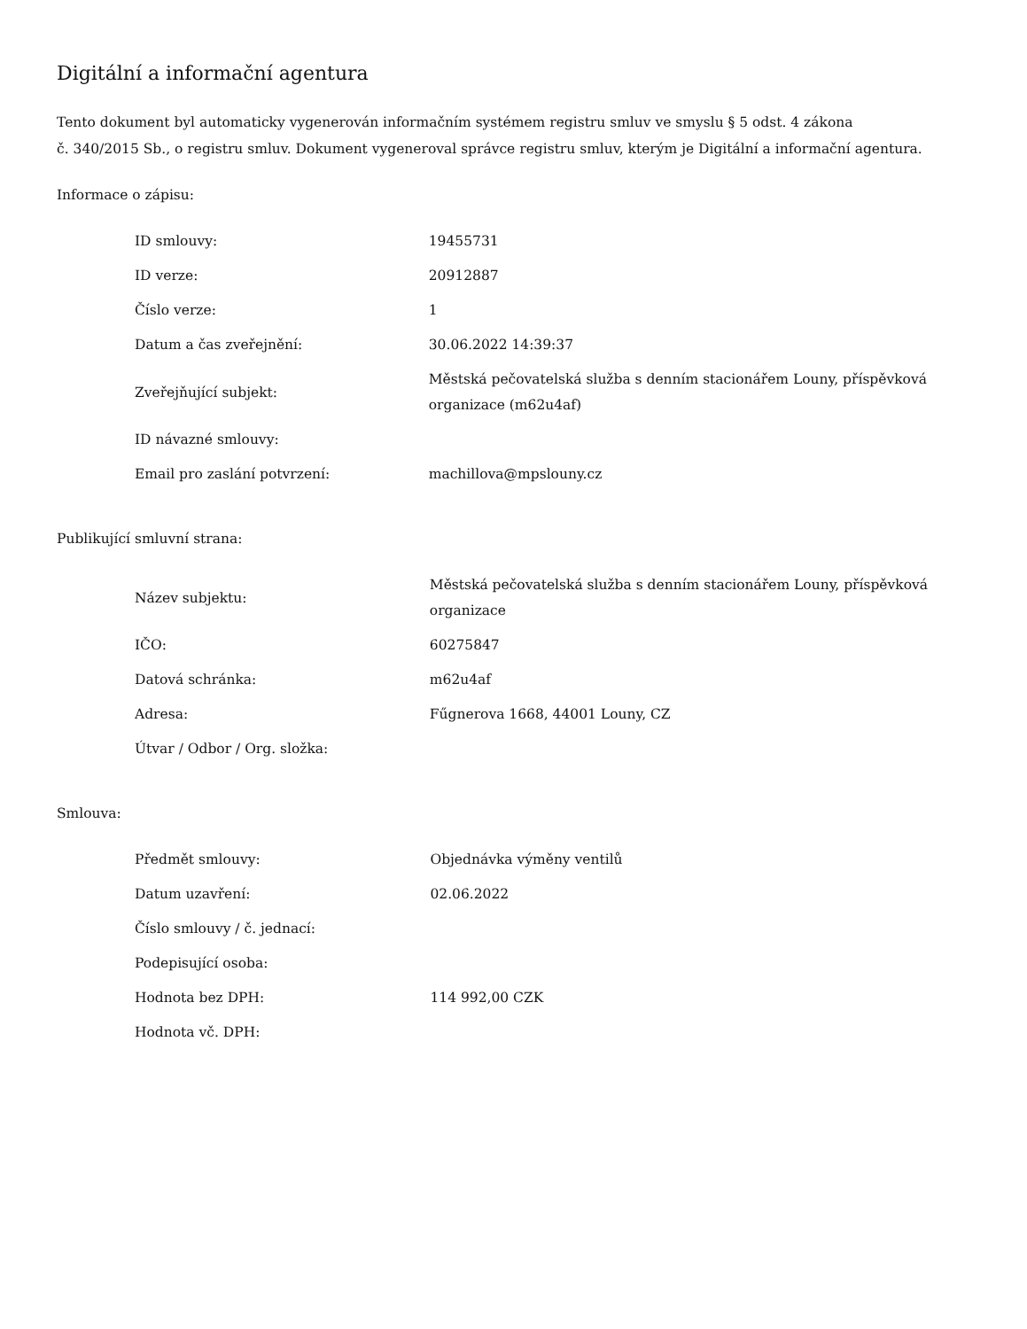Digitální a informační agentura
Tento dokument byl automaticky vygenerován informačním systémem registru smluv ve smyslu § 5 odst. 4 zákona
č. 340/2015 Sb., o registru smluv. Dokument vygeneroval správce registru smluv, kterým je Digitální a informační agentura.
Informace o zápisu:
| ID smlouvy: | 19455731 |
| ID verze: | 20912887 |
| Číslo verze: | 1 |
| Datum a čas zveřejnění: | 30.06.2022 14:39:37 |
| Zveřejňující subjekt: | Městská pečovatelská služba s denním stacionářem Louny, příspěvková organizace (m62u4af) |
| ID návazné smlouvy: | |
| Email pro zaslání potvrzení: | machillova@mpslouny.cz |
Publikující smluvní strana:
| Název subjektu: | Městská pečovatelská služba s denním stacionářem Louny, příspěvková organizace |
| IČO: | 60275847 |
| Datová schránka: | m62u4af |
| Adresa: | Fűgnerova 1668, 44001 Louny, CZ |
| Útvar / Odbor / Org. složka: | |
Smlouva:
| Předmět smlouvy: | Objednávka výměny ventilů |
| Datum uzavření: | 02.06.2022 |
| Číslo smlouvy / č. jednací: | |
| Podepisující osoba: | |
| Hodnota bez DPH: | 114 992,00 CZK |
| Hodnota vč. DPH: | |